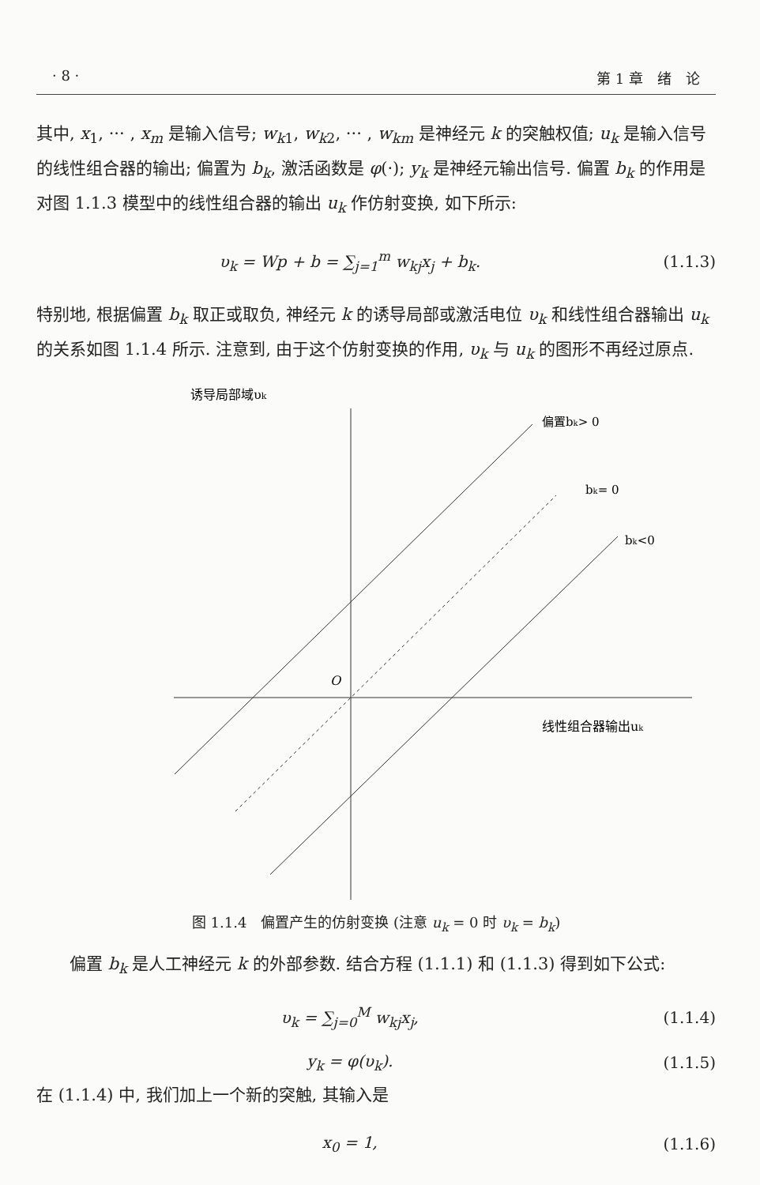· 8 · 第 1 章　绪　论
其中, x<sub>1</sub>, ··· , x<sub>m</sub> 是输入信号; w<sub>k1</sub>, w<sub>k2</sub>, ··· , w<sub>km</sub> 是神经元 k 的突触权值; u<sub>k</sub> 是输入信号的线性组合器的输出; 偏置为 b<sub>k</sub>, 激活函数是 φ(·); y<sub>k</sub> 是神经元输出信号. 偏置 b<sub>k</sub> 的作用是对图 1.1.3 模型中的线性组合器的输出 u<sub>k</sub> 作仿射变换, 如下所示:
υ<sub>k</sub> = Wp + b = ∑<sub>j=1</sub><sup>m</sup> w<sub>kj</sub>x<sub>j</sub> + b<sub>k</sub>. (1.1.3)
特别地, 根据偏置 b<sub>k</sub> 取正或取负, 神经元 k 的诱导局部或激活电位 υ<sub>k</sub> 和线性组合器输出 u<sub>k</sub> 的关系如图 1.1.4 所示. 注意到, 由于这个仿射变换的作用, υ<sub>k</sub> 与 u<sub>k</sub> 的图形不再经过原点.
诱导局部域υk
偏置bk> 0
bk= 0
bk<0
O
线性组合器输出uk
图 1.1.4　偏置产生的仿射变换 (注意 u<sub>k</sub> = 0 时 υ<sub>k</sub> = b<sub>k</sub>)
偏置 b<sub>k</sub> 是人工神经元 k 的外部参数. 结合方程 (1.1.1) 和 (1.1.3) 得到如下公式:
υ<sub>k</sub> = ∑<sub>j=0</sub><sup>M</sup> w<sub>kj</sub>x<sub>j</sub>, (1.1.4)
y<sub>k</sub> = φ(υ<sub>k</sub>). (1.1.5)
在 (1.1.4) 中, 我们加上一个新的突触, 其输入是
x<sub>0</sub> = 1, (1.1.6)